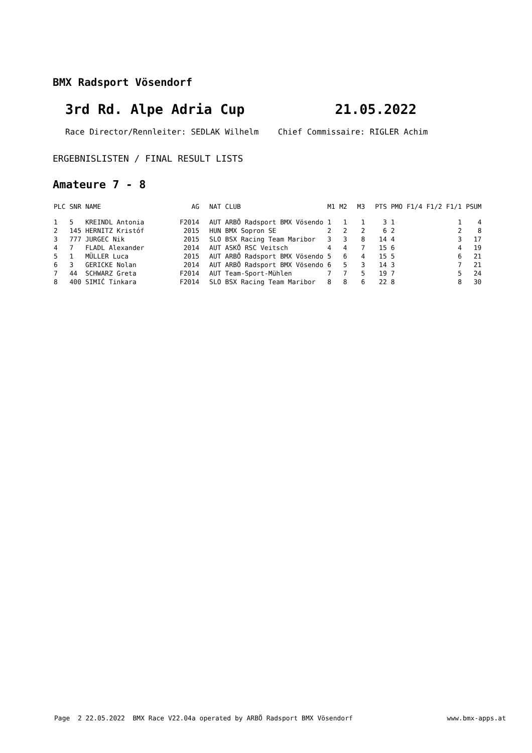BMX Radsport Vösendorf
3rd Rd. Alpe Adria Cup 21.05.2022
Race Director/Rennleiter: SEDLAK Wilhelm Chief Commissaire: RIGLER Achim
ERGEBNISLISTEN / FINAL RESULT LISTS
Amateure 7 - 8
| PLC | SNR | NAME | AG | NAT | CLUB | M1 | M2 | M3 | PTS | PMO | F1/4 | F1/2 | F1/1 | PSUM |
| --- | --- | --- | --- | --- | --- | --- | --- | --- | --- | --- | --- | --- | --- | --- |
| 1 | 5 | KREINDL Antonia | F2014 | AUT | ARBÖ Radsport BMX Vösendo | 1 | 1 | 1 | 3 | 1 | | | 1 | 4 |
| 2 | 145 | HERNITZ Kristóf | 2015 | HUN | BMX Sopron SE | 2 | 2 | 2 | 6 | 2 | | | 2 | 8 |
| 3 | 777 | JURGEC Nik | 2015 | SLO | BSX Racing Team Maribor | 3 | 3 | 8 | 14 | 4 | | | 3 | 17 |
| 4 | 7 | FLADL Alexander | 2014 | AUT | ASKÖ RSC Veitsch | 4 | 4 | 7 | 15 | 6 | | | 4 | 19 |
| 5 | 1 | MÜLLER Luca | 2015 | AUT | ARBÖ Radsport BMX Vösendo | 5 | 6 | 4 | 15 | 5 | | | 6 | 21 |
| 6 | 3 | GERICKE Nolan | 2014 | AUT | ARBÖ Radsport BMX Vösendo | 6 | 5 | 3 | 14 | 3 | | | 7 | 21 |
| 7 | 44 | SCHWARZ Greta | F2014 | AUT | Team-Sport-Mühlen | 7 | 7 | 5 | 19 | 7 | | | 5 | 24 |
| 8 | 400 | SIMIĆ Tinkara | F2014 | SLO | BSX Racing Team Maribor | 8 | 8 | 6 | 22 | 8 | | | 8 | 30 |
Page 2 22.05.2022 BMX Race V22.04a operated by ARBÖ Radsport BMX Vösendorf www.bmx-apps.at